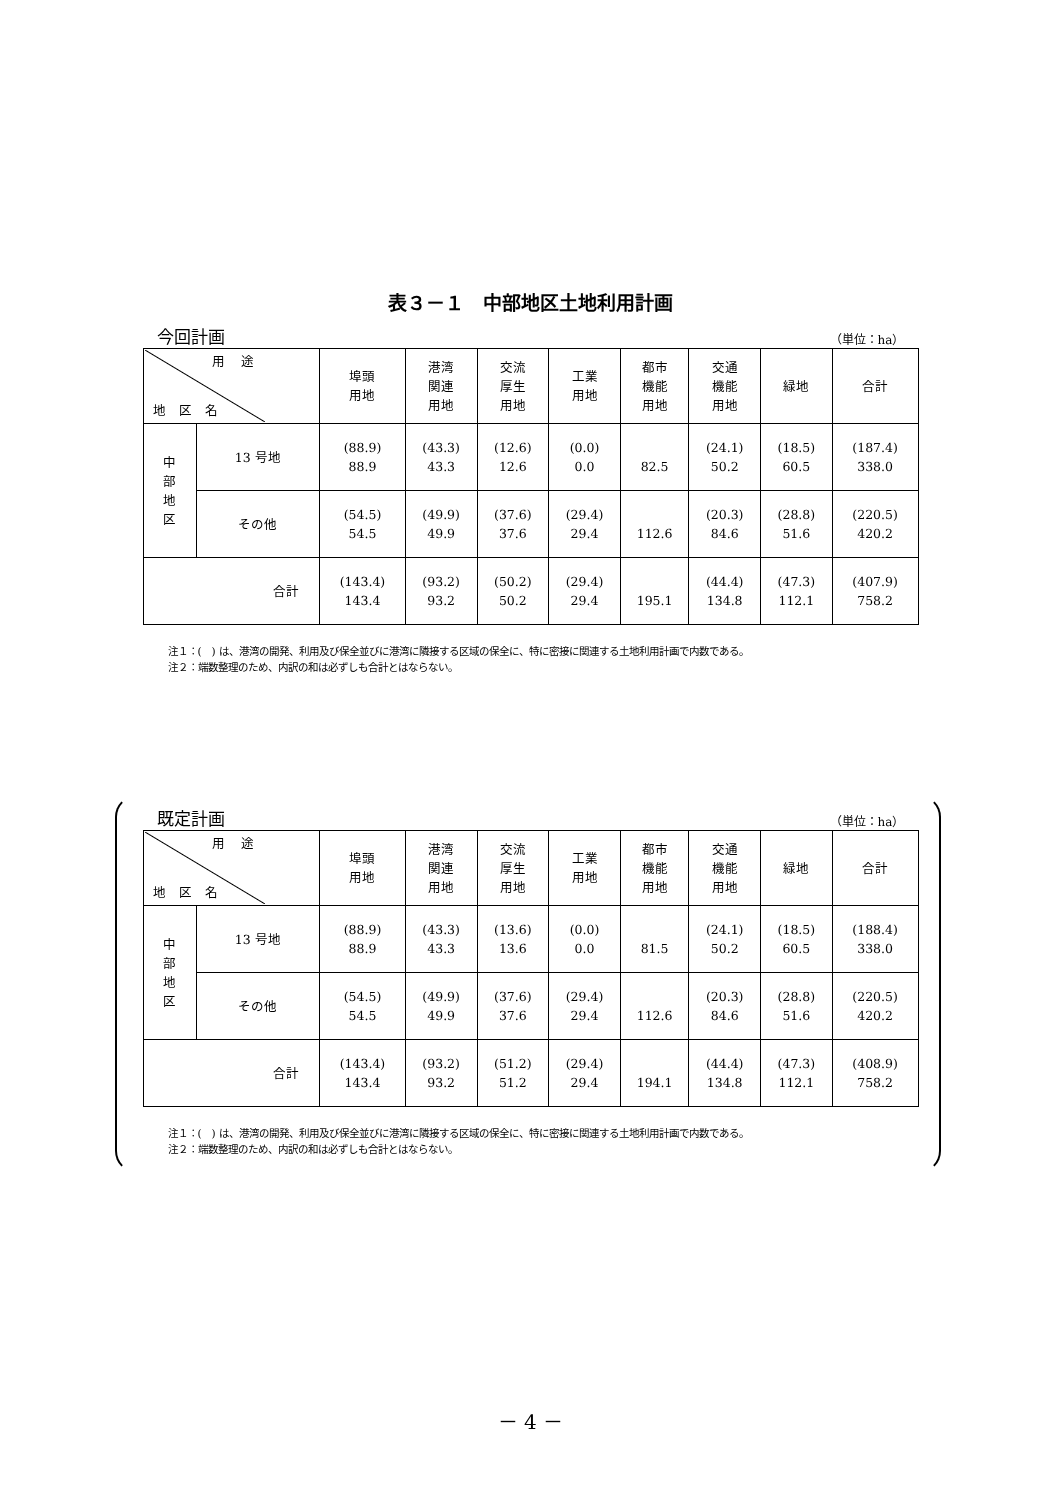表３－１　中部地区土地利用計画
今回計画 （単位：ha）
| 用 途 地 区 名 | | 埠頭 用地 | 港湾 関連 用地 | 交流 厚生 用地 | 工業 用地 | 都市 機能 用地 | 交通 機能 用地 | 緑地 | 合計 |
| --- | --- | --- | --- | --- | --- | --- | --- | --- | --- |
| 中 部 地 区 | 13 号地 | (88.9) 88.9 | (43.3) 43.3 | (12.6) 12.6 | (0.0) 0.0 | 82.5 | (24.1) 50.2 | (18.5) 60.5 | (187.4) 338.0 |
| | その他 | (54.5) 54.5 | (49.9) 49.9 | (37.6) 37.6 | (29.4) 29.4 | 112.6 | (20.3) 84.6 | (28.8) 51.6 | (220.5) 420.2 |
| 合計 | | (143.4) 143.4 | (93.2) 93.2 | (50.2) 50.2 | (29.4) 29.4 | 195.1 | (44.4) 134.8 | (47.3) 112.1 | (407.9) 758.2 |
注１：(　) は、港湾の開発、利用及び保全並びに港湾に隣接する区域の保全に、特に密接に関連する土地利用計画で内数である。
注２：端数整理のため、内訳の和は必ずしも合計とはならない。
既定計画 （単位：ha）
| 用 途 地 区 名 | | 埠頭 用地 | 港湾 関連 用地 | 交流 厚生 用地 | 工業 用地 | 都市 機能 用地 | 交通 機能 用地 | 緑地 | 合計 |
| --- | --- | --- | --- | --- | --- | --- | --- | --- | --- |
| 中 部 地 区 | 13 号地 | (88.9) 88.9 | (43.3) 43.3 | (13.6) 13.6 | (0.0) 0.0 | 81.5 | (24.1) 50.2 | (18.5) 60.5 | (188.4) 338.0 |
| | その他 | (54.5) 54.5 | (49.9) 49.9 | (37.6) 37.6 | (29.4) 29.4 | 112.6 | (20.3) 84.6 | (28.8) 51.6 | (220.5) 420.2 |
| 合計 | | (143.4) 143.4 | (93.2) 93.2 | (51.2) 51.2 | (29.4) 29.4 | 194.1 | (44.4) 134.8 | (47.3) 112.1 | (408.9) 758.2 |
注１：(　) は、港湾の開発、利用及び保全並びに港湾に隣接する区域の保全に、特に密接に関連する土地利用計画で内数である。
注２：端数整理のため、内訳の和は必ずしも合計とはならない。
－ 4 －